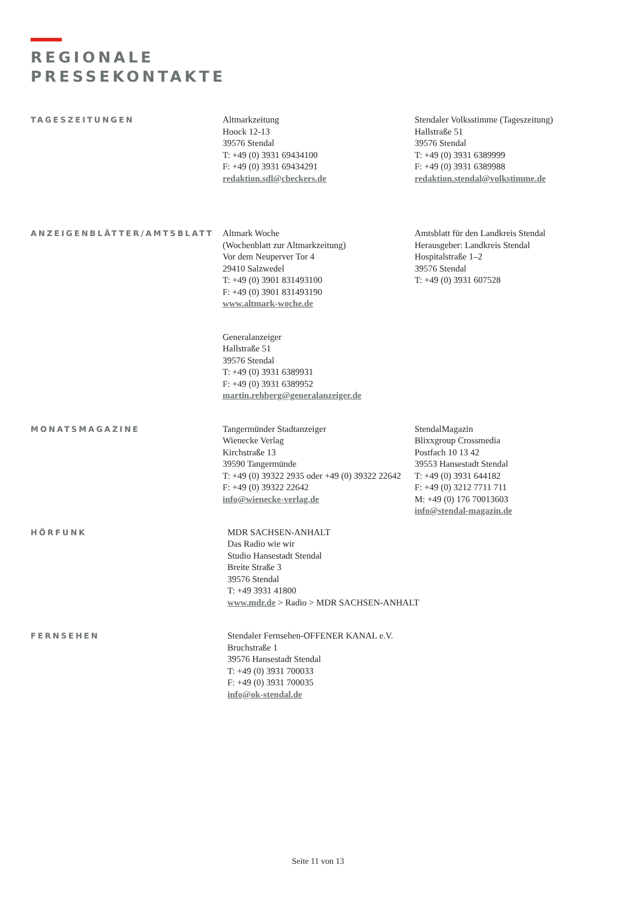REGIONALE
PRESSEKONTAKTE
TAGESZEITUNGEN
Altmarkzeitung
Hoock 12-13
39576 Stendal
T: +49 (0) 3931 69434100
F: +49 (0) 3931 69434291
redaktion.sdl@cbeckers.de
Stendaler Volksstimme (Tageszeitung)
Hallstraße 51
39576 Stendal
T: +49 (0) 3931 6389999
F: +49 (0) 3931 6389988
redaktion.stendal@volkstimme.de
ANZEIGENBLÄTTER/AMTSBLATT
Altmark Woche
(Wochenblatt zur Altmarkzeitung)
Vor dem Neuperver Tor 4
29410 Salzwedel
T: +49 (0) 3901 831493100
F: +49 (0) 3901 831493190
www.altmark-woche.de
Generalanzeiger
Hallstraße 51
39576 Stendal
T: +49 (0) 3931 6389931
F: +49 (0) 3931 6389952
martin.rehberg@generalanzeiger.de
Amtsblatt für den Landkreis Stendal
Herausgeber: Landkreis Stendal
Hospitalstraße 1–2
39576 Stendal
T: +49 (0) 3931 607528
MONATSMAGAZINE
Tangermünder Stadtanzeiger
Wienecke Verlag
Kirchstraße 13
39590 Tangermünde
T: +49 (0) 39322 2935 oder +49 (0) 39322 22642
F: +49 (0) 39322 22642
info@wienecke-verlag.de
StendalMagazin
Blixxgroup Crossmedia
Postfach 10 13 42
39553 Hansestadt Stendal
T: +49 (0) 3931 644182
F: +49 (0) 3212 7711 711
M: +49 (0) 176 70013603
info@stendal-magazin.de
HÖRFUNK
MDR SACHSEN-ANHALT
Das Radio wie wir
Studio Hansestadt Stendal
Breite Straße 3
39576 Stendal
T: +49 3931 41800
www.mdr.de > Radio > MDR SACHSEN-ANHALT
FERNSEHEN
Stendaler Fernsehen-OFFENER KANAL e.V.
Bruchstraße 1
39576 Hansestadt Stendal
T: +49 (0) 3931 700033
F: +49 (0) 3931 700035
info@ok-stendal.de
Seite 11 von 13